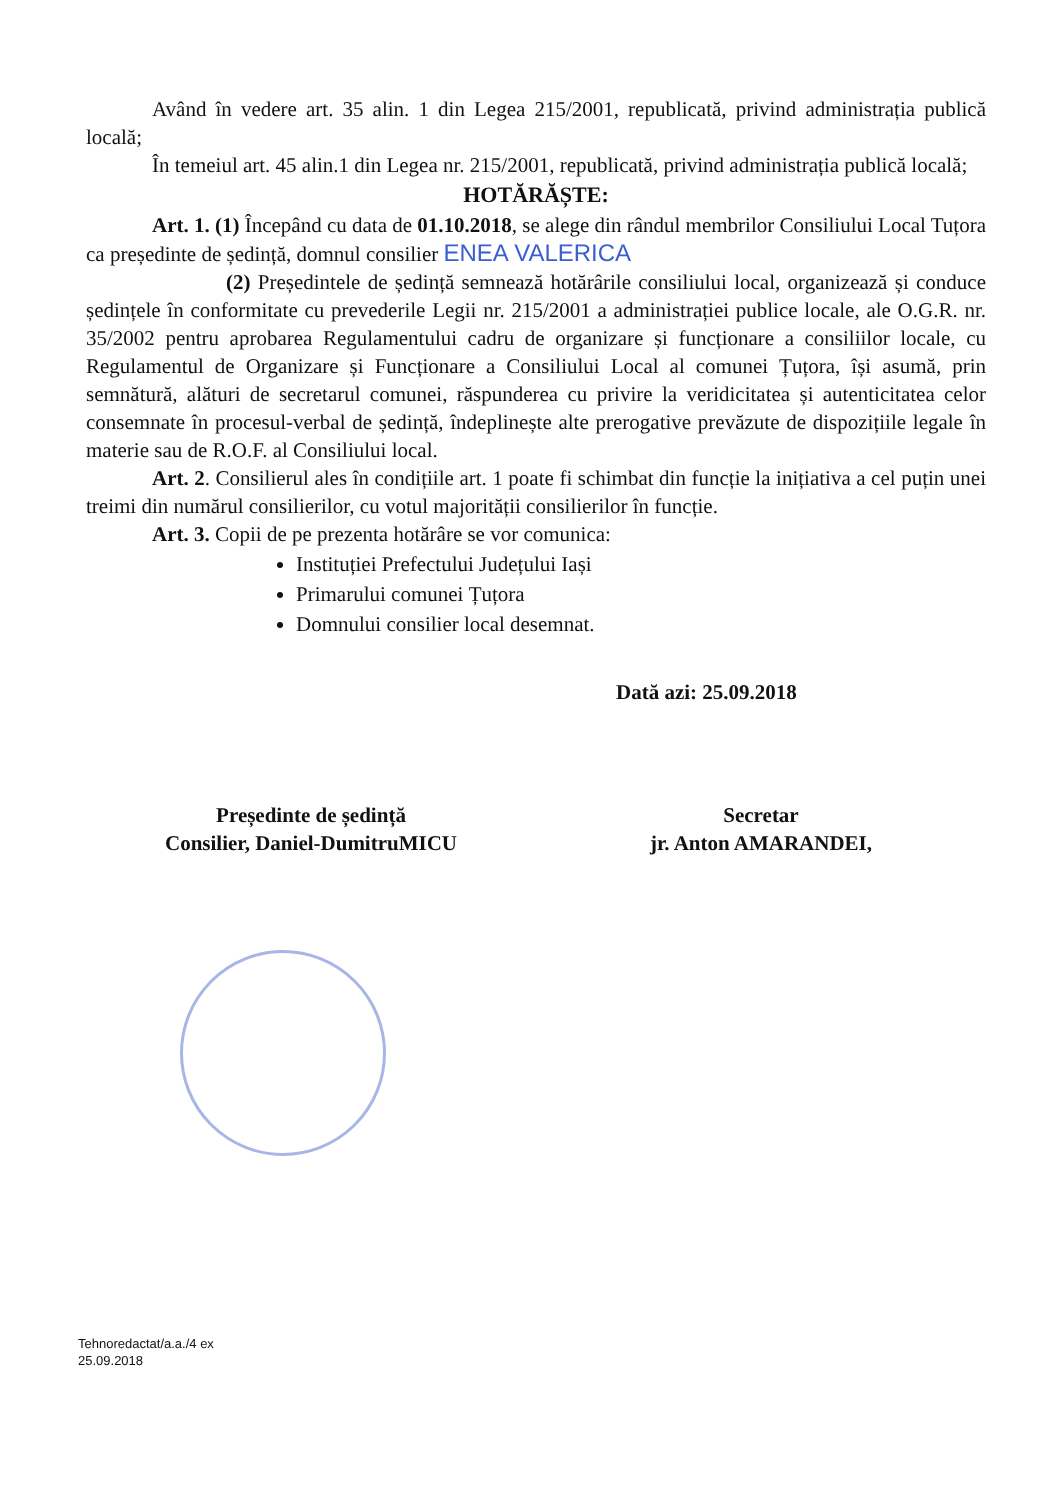Având în vedere art. 35 alin. 1 din Legea 215/2001, republicată, privind administrația publică locală;
În temeiul art. 45 alin.1 din Legea nr. 215/2001, republicată, privind administrația publică locală;
HOTĂRĂȘTE:
Art. 1. (1) Începând cu data de 01.10.2018, se alege din rândul membrilor Consiliului Local Tuțora ca președinte de ședință, domnul consilier ENEA VALERICA
(2) Președintele de ședință semnează hotărârile consiliului local, organizează și conduce ședințele în conformitate cu prevederile Legii nr. 215/2001 a administrației publice locale, ale O.G.R. nr. 35/2002 pentru aprobarea Regulamentului cadru de organizare și funcționare a consiliilor locale, cu Regulamentul de Organizare și Funcționare a Consiliului Local al comunei Țuțora, își asumă, prin semnătură, alături de secretarul comunei, răspunderea cu privire la veridicitatea și autenticitatea celor consemnate în procesul-verbal de ședință, îndeplinește alte prerogative prevăzute de dispozițiile legale în materie sau de R.O.F. al Consiliului local.
Art. 2. Consilierul ales în condițiile art. 1 poate fi schimbat din funcție la inițiativa a cel puțin unei treimi din numărul consilierilor, cu votul majorității consilierilor în funcție.
Art. 3. Copii de pe prezenta hotărâre se vor comunica:
Instituției Prefectului Județului Iași
Primarului comunei Țuțora
Domnului consilier local desemnat.
Dată azi: 25.09.2018
Președinte de ședință
Consilier, Daniel-DumitruMICU
Secretar
jr. Anton AMARANDEI,
Tehnoredactat/a.a./4 ex
25.09.2018